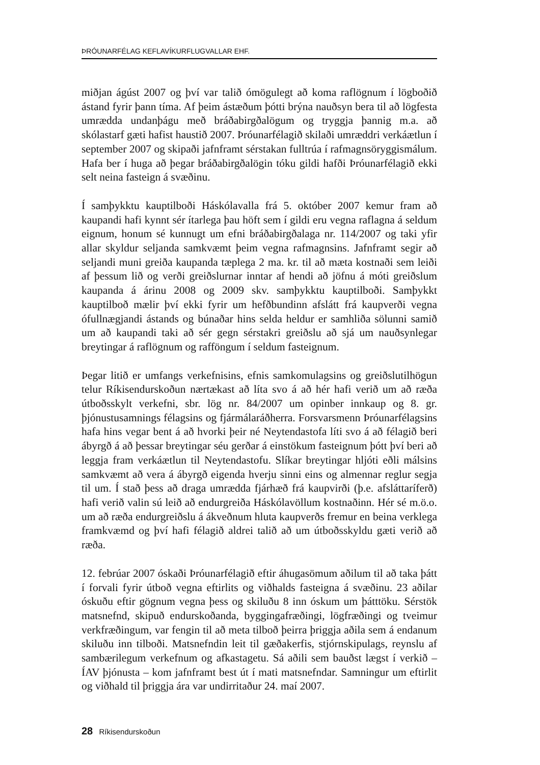ÞRÓUNARFÉLAG KEFLAVÍKURFLUGVALLAR EHF.
miðjan ágúst 2007 og því var talið ómögulegt að koma raflögnum í lögboðið ástand fyrir þann tíma. Af þeim ástæðum þótti brýna nauðsyn bera til að lögfesta umrædda undanþágu með bráðabirgðalögum og tryggja þannig m.a. að skólastarf gæti hafist haustið 2007. Þróunarfélagið skilaði umræddri verkáætlun í september 2007 og skipaði jafnframt sérstakan fulltrúa í rafmagnsöryggismálum. Hafa ber í huga að þegar bráðabirgðalögin tóku gildi hafði Þróunarfélagið ekki selt neina fasteign á svæðinu.
Í samþykktu kauptilboði Háskólavalla frá 5. október 2007 kemur fram að kaupandi hafi kynnt sér ítarlega þau höft sem í gildi eru vegna raflagna á seldum eignum, honum sé kunnugt um efni bráðabirgðalaga nr. 114/2007 og taki yfir allar skyldur seljanda samkvæmt þeim vegna rafmagnsins. Jafnframt segir að seljandi muni greiða kaupanda tæplega 2 ma. kr. til að mæta kostnaði sem leiði af þessum lið og verði greiðslurnar inntar af hendi að jöfnu á móti greiðslum kaupanda á árinu 2008 og 2009 skv. samþykktu kauptilboði. Samþykkt kauptilboð mælir því ekki fyrir um hefðbundinn afslátt frá kaupverði vegna ófullnægjandi ástands og búnaðar hins selda heldur er samhliða sölunni samið um að kaupandi taki að sér gegn sérstakri greiðslu að sjá um nauðsynlegar breytingar á raflögnum og rafföngum í seldum fasteignum.
Þegar litið er umfangs verkefnisins, efnis samkomulagsins og greiðslutilhögun telur Ríkisendurskoðun nærtækast að líta svo á að hér hafi verið um að ræða útboðsskylt verkefni, sbr. lög nr. 84/2007 um opinber innkaup og 8. gr. þjónustusamnings félagsins og fjármálaráðherra. Forsvarsmenn Þróunarfélagsins hafa hins vegar bent á að hvorki þeir né Neytendastofa líti svo á að félagið beri ábyrgð á að þessar breytingar séu gerðar á einstökum fasteignum þótt því beri að leggja fram verkáætlun til Neytendastofu. Slíkar breytingar hljóti eðli málsins samkvæmt að vera á ábyrgð eigenda hverju sinni eins og almennar reglur segja til um. Í stað þess að draga umrædda fjárhæð frá kaupvirði (þ.e. afsláttaríferð) hafi verið valin sú leið að endurgreiða Háskólavöllum kostnaðinn. Hér sé m.ö.o. um að ræða endurgreiðslu á ákveðnum hluta kaupverðs fremur en beina verklega framkvæmd og því hafi félagið aldrei talið að um útboðsskyldu gæti verið að ræða.
12. febrúar 2007 óskaði Þróunarfélagið eftir áhugasömum aðilum til að taka þátt í forvali fyrir útboð vegna eftirlits og viðhalds fasteigna á svæðinu. 23 aðilar óskuðu eftir gögnum vegna þess og skiluðu 8 inn óskum um þátttöku. Sérstök matsnefnd, skipuð endurskoðanda, byggingafræðingi, lögfræðingi og tveimur verkfræðingum, var fengin til að meta tilboð þeirra þriggja aðila sem á endanum skiluðu inn tilboði. Matsnefndin leit til gæðakerfis, stjórnskipulags, reynslu af sambærilegum verkefnum og afkastagetu. Sá aðili sem bauðst lægst í verkið – ÍAV þjónusta – kom jafnframt best út í mati matsnefndar. Samningur um eftirlit og viðhald til þriggja ára var undirritaður 24. maí 2007.
28 Ríkisendurskoðun